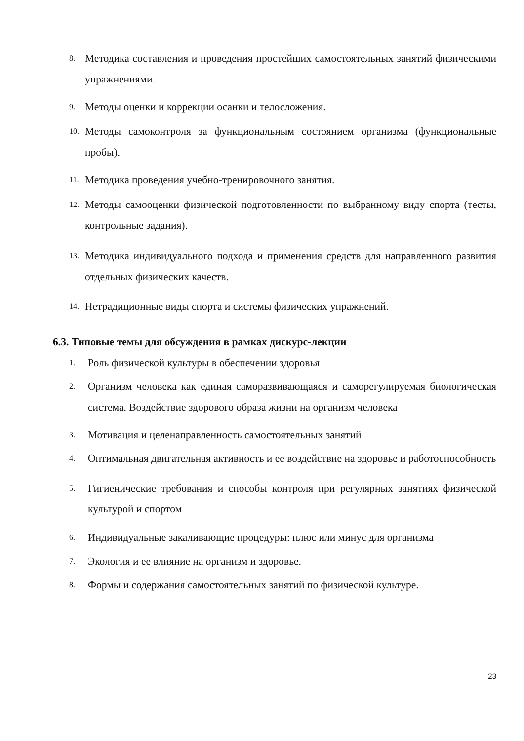8. Методика составления и проведения простейших самостоятельных занятий физическими упражнениями.
9. Методы оценки и коррекции осанки и телосложения.
10. Методы самоконтроля за функциональным состоянием организма (функциональные пробы).
11. Методика проведения учебно-тренировочного занятия.
12. Методы самооценки физической подготовленности по выбранному виду спорта (тесты, контрольные задания).
13. Методика индивидуального подхода и применения средств для направленного развития отдельных физических качеств.
14. Нетрадиционные виды спорта и системы физических упражнений.
6.3. Типовые темы для обсуждения в рамках дискурс-лекции
1. Роль физической культуры в обеспечении здоровья
2. Организм человека как единая саморазвивающаяся и саморегулируемая биологическая система. Воздействие здорового образа жизни на организм человека
3. Мотивация и целенаправленность самостоятельных занятий
4. Оптимальная двигательная активность и ее воздействие на здоровье и работоспособность
5. Гигиенические требования и способы контроля при регулярных занятиях физической культурой и спортом
6. Индивидуальные закаливающие процедуры: плюс или минус для организма
7. Экология и ее влияние на организм и здоровье.
8. Формы и содержания самостоятельных занятий по физической культуре.
23